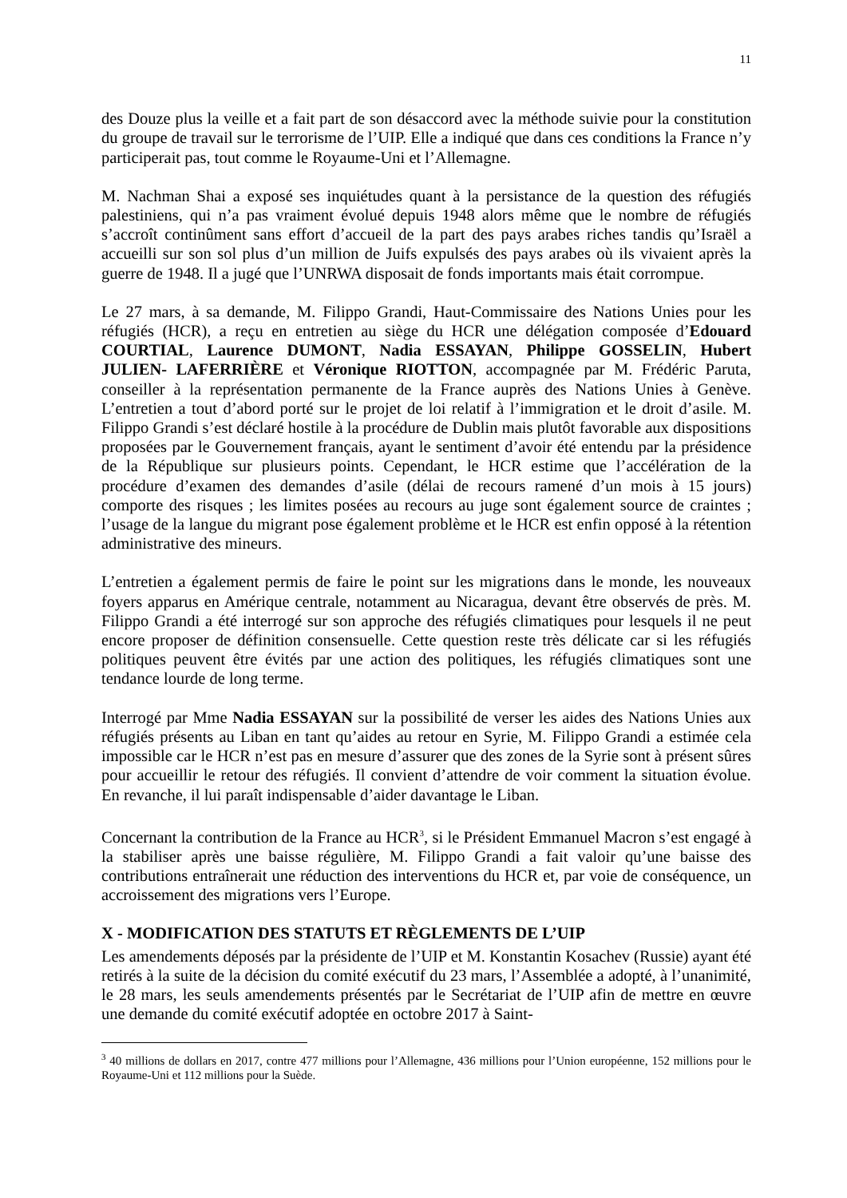11
des Douze plus la veille et a fait part de son désaccord avec la méthode suivie pour la constitution du groupe de travail sur le terrorisme de l’UIP. Elle a indiqué que dans ces conditions la France n’y participerait pas, tout comme le Royaume-Uni et l’Allemagne.
M. Nachman Shai a exposé ses inquiétudes quant à la persistance de la question des réfugiés palestiniens, qui n’a pas vraiment évolué depuis 1948 alors même que le nombre de réfugiés s’accroît continûment sans effort d’accueil de la part des pays arabes riches tandis qu’Israël a accueilli sur son sol plus d’un million de Juifs expulsés des pays arabes où ils vivaient après la guerre de 1948. Il a jugé que l’UNRWA disposait de fonds importants mais était corrompue.
Le 27 mars, à sa demande, M. Filippo Grandi, Haut-Commissaire des Nations Unies pour les réfugiés (HCR), a reçu en entretien au siège du HCR une délégation composée d’Edouard COURTIAL, Laurence DUMONT, Nadia ESSAYAN, Philippe GOSSELIN, Hubert JULIEN- LAFERRIÈRE et Véronique RIOTTON, accompagnée par M. Frédéric Paruta, conseiller à la représentation permanente de la France auprès des Nations Unies à Genève. L’entretien a tout d’abord porté sur le projet de loi relatif à l’immigration et le droit d’asile. M. Filippo Grandi s’est déclaré hostile à la procédure de Dublin mais plutôt favorable aux dispositions proposées par le Gouvernement français, ayant le sentiment d’avoir été entendu par la présidence de la République sur plusieurs points. Cependant, le HCR estime que l’accélération de la procédure d’examen des demandes d’asile (délai de recours ramené d’un mois à 15 jours) comporte des risques ; les limites posées au recours au juge sont également source de craintes ; l’usage de la langue du migrant pose également problème et le HCR est enfin opposé à la rétention administrative des mineurs.
L’entretien a également permis de faire le point sur les migrations dans le monde, les nouveaux foyers apparus en Amérique centrale, notamment au Nicaragua, devant être observés de près. M. Filippo Grandi a été interrogé sur son approche des réfugiés climatiques pour lesquels il ne peut encore proposer de définition consensuelle. Cette question reste très délicate car si les réfugiés politiques peuvent être évités par une action des politiques, les réfugiés climatiques sont une tendance lourde de long terme.
Interrogé par Mme Nadia ESSAYAN sur la possibilité de verser les aides des Nations Unies aux réfugiés présents au Liban en tant qu’aides au retour en Syrie, M. Filippo Grandi a estimée cela impossible car le HCR n’est pas en mesure d’assurer que des zones de la Syrie sont à présent sûres pour accueillir le retour des réfugiés. Il convient d’attendre de voir comment la situation évolue. En revanche, il lui paraît indispensable d’aider davantage le Liban.
Concernant la contribution de la France au HCR<sup>3</sup>, si le Président Emmanuel Macron s’est engagé à la stabiliser après une baisse régulière, M. Filippo Grandi a fait valoir qu’une baisse des contributions entraînerait une réduction des interventions du HCR et, par voie de conséquence, un accroissement des migrations vers l’Europe.
X - MODIFICATION DES STATUTS ET RÈGLEMENTS DE L’UIP
Les amendements déposés par la présidente de l’UIP et M. Konstantin Kosachev (Russie) ayant été retirés à la suite de la décision du comité exécutif du 23 mars, l’Assemblée a adopté, à l’unanimité, le 28 mars, les seuls amendements présentés par le Secrétariat de l’UIP afin de mettre en œuvre une demande du comité exécutif adoptée en octobre 2017 à Saint-
<sup>3</sup> 40 millions de dollars en 2017, contre 477 millions pour l’Allemagne, 436 millions pour l’Union européenne, 152 millions pour le Royaume-Uni et 112 millions pour la Suède.